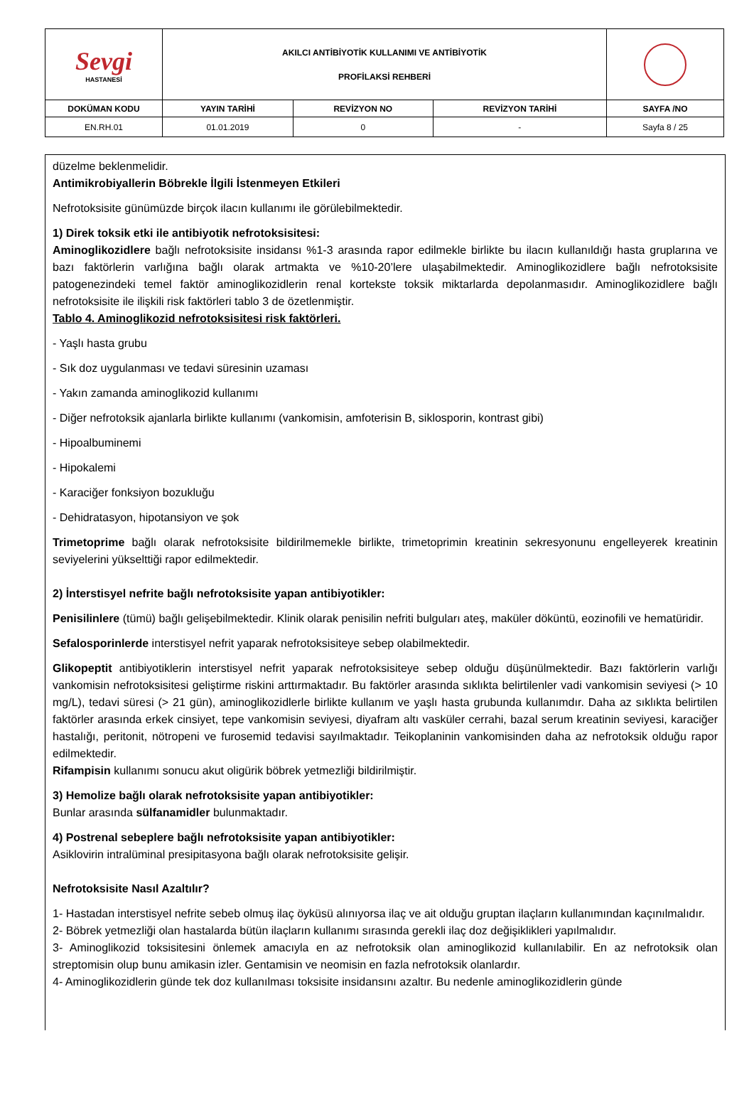| Sevgi HASTANESİ | AKILCI ANTİBİYOTİK KULLANIMI VE ANTİBİYOTİK PROFİLAKSİ REHBERİ | | | |
| DOKÜMAN KODU | YAYIN TARİHİ | REVİZYON NO | REVİZYON TARİHİ | SAYFA /NO |
| EN.RH.01 | 01.01.2019 | 0 | - | Sayfa 8 / 25 |
düzelme beklenmelidir.
Antimikrobiyallerin Böbrekle İlgili İstenmeyen Etkileri
Nefrotoksisite günümüzde birçok ilacın kullanımı ile görülebilmektedir.
1) Direk toksik etki ile antibiyotik nefrotoksisitesi:
Aminoglikozidlere bağlı nefrotoksisite insidansı %1-3 arasında rapor edilmekle birlikte bu ilacın kullanıldığı hasta gruplarına ve bazı faktörlerin varlığına bağlı olarak artmakta ve %10-20’lere ulaşabilmektedir. Aminoglikozidlere bağlı nefrotoksisite patogenezindeki temel faktör aminoglikozidlerin renal kortekste toksik miktarlarda depolanmasıdır. Aminoglikozidlere bağlı nefrotoksisite ile ilişkili risk faktörleri tablo 3 de özetlenmiştir.
Tablo 4. Aminoglikozid nefrotoksisitesi risk faktörleri.
- Yaşlı hasta grubu
- Sık doz uygulanması ve tedavi süresinin uzaması
- Yakın zamanda aminoglikozid kullanımı
- Diğer nefrotoksik ajanlarla birlikte kullanımı (vankomisin, amfoterisin B, siklosporin, kontrast gibi)
- Hipoalbuminemi
- Hipokalemi
- Karaciğer fonksiyon bozukluğu
- Dehidratasyon, hipotansiyon ve şok
Trimetoprime bağlı olarak nefrotoksisite bildirilmemekle birlikte, trimetoprimin kreatinin sekresyonunu engelleyerek kreatinin seviyelerini yükselttiği rapor edilmektedir.
2) İnterstisyel nefrite bağlı nefrotoksisite yapan antibiyotikler:
Penisilinlere (tümü) bağlı gelişebilmektedir. Klinik olarak penisilin nefriti bulguları ateş, maküler döküntü, eozinofili ve hematüridir.
Sefalosporinlerde interstisyel nefrit yaparak nefrotoksisiteye sebep olabilmektedir.
Glikopeptit antibiyotiklerin interstisyel nefrit yaparak nefrotoksisiteye sebep olduğu düşünülmektedir. Bazı faktörlerin varlığı vankomisin nefrotoksisitesi geliştirme riskini arttırmaktadır. Bu faktörler arasında sıklıkta belirtilenler vadi vankomisin seviyesi (> 10 mg/L), tedavi süresi (> 21 gün), aminoglikozidlerle birlikte kullanım ve yaşlı hasta grubunda kullanımdır. Daha az sıklıkta belirtilen faktörler arasında erkek cinsiyet, tepe vankomisin seviyesi, diyafram altı vasküler cerrahi, bazal serum kreatinin seviyesi, karaciğer hastalığı, peritonit, nötropeni ve furosemid tedavisi sayılmaktadır. Teikoplaninin vankomisinden daha az nefrotoksik olduğu rapor edilmektedir.
Rifampisin kullanımı sonucu akut oligürik böbrek yetmezliği bildirilmiştir.
3) Hemolize bağlı olarak nefrotoksisite yapan antibiyotikler:
Bunlar arasında sülfanamidler bulunmaktadır.
4) Postrenal sebeplere bağlı nefrotoksisite yapan antibiyotikler:
Asiklovirin intralüminal presipitasyona bağlı olarak nefrotoksisite gelişir.
Nefrotoksisite Nasıl Azaltılır?
1- Hastadan interstisyel nefrite sebeb olmuş ilaç öyküsü alınıyorsa ilaç ve ait olduğu gruptan ilaçların kullanımından kaçınılmalıdır.
2- Böbrek yetmezliği olan hastalarda bütün ilaçların kullanımı sırasında gerekli ilaç doz değişiklikleri yapılmalıdır.
3- Aminoglikozid toksisitesini önlemek amacıyla en az nefrotoksik olan aminoglikozid kullanılabilir. En az nefrotoksik olan streptomisin olup bunu amikasin izler. Gentamisin ve neomisin en fazla nefrotoksik olanlardır.
4- Aminoglikozidlerin günde tek doz kullanılması toksisite insidansını azaltır. Bu nedenle aminoglikozidlerin günde